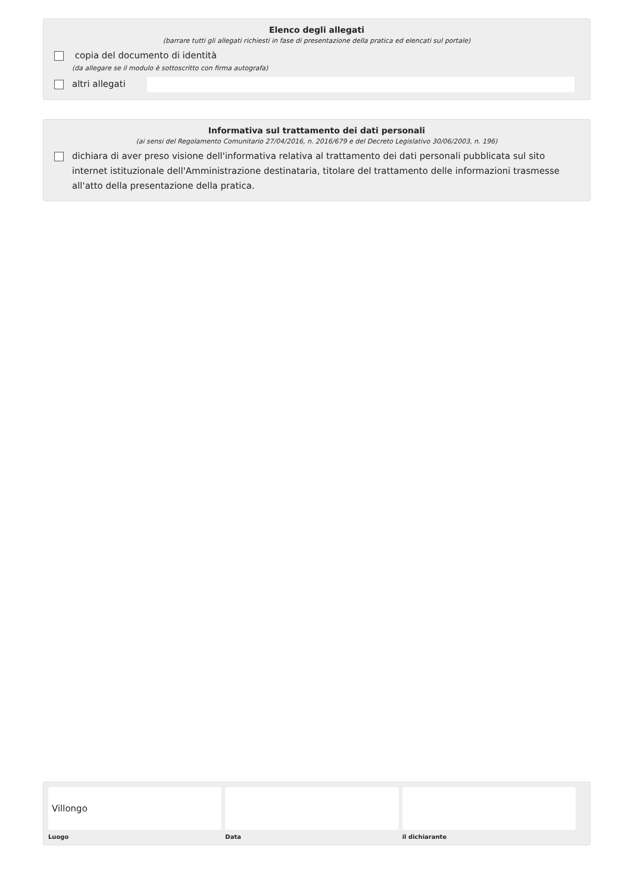Elenco degli allegati
(barrare tutti gli allegati richiesti in fase di presentazione della pratica ed elencati sul portale)
copia del documento di identità
(da allegare se il modulo è sottoscritto con firma autografa)
altri allegati
Informativa sul trattamento dei dati personali
(ai sensi del Regolamento Comunitario 27/04/2016, n. 2016/679 e del Decreto Legislativo 30/06/2003, n. 196)
dichiara di aver preso visione dell'informativa relativa al trattamento dei dati personali pubblicata sul sito internet istituzionale dell'Amministrazione destinataria, titolare del trattamento delle informazioni trasmesse all'atto della presentazione della pratica.
Villongo
Luogo
Data il dichiarante